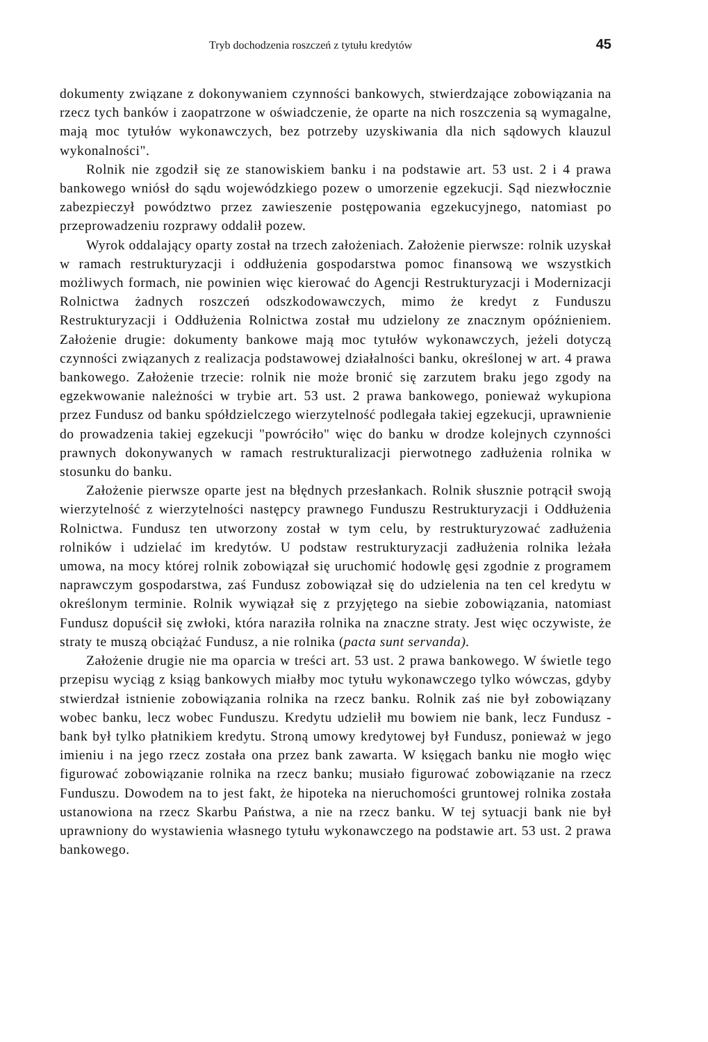Tryb dochodzenia roszczeń z tytułu kredytów 45
dokumenty związane z dokonywaniem czynności bankowych, stwierdzające zobowiązania na rzecz tych banków i zaopatrzone w oświadczenie, że oparte na nich roszczenia są wymagalne, mają moc tytułów wykonawczych, bez potrzeby uzyskiwania dla nich sądowych klauzul wykonalności".
Rolnik nie zgodził się ze stanowiskiem banku i na podstawie art. 53 ust. 2 i 4 prawa bankowego wniósł do sądu wojewódzkiego pozew o umorzenie egzekucji. Sąd niezwłocznie zabezpieczył powództwo przez zawieszenie postępowania egzekucyjnego, natomiast po przeprowadzeniu rozprawy oddalił pozew.
Wyrok oddalający oparty został na trzech założeniach. Założenie pierwsze: rolnik uzyskał w ramach restrukturyzacji i oddłużenia gospodarstwa pomoc finansową we wszystkich możliwych formach, nie powinien więc kierować do Agencji Restrukturyzacji i Modernizacji Rolnictwa żadnych roszczeń odszkodowawczych, mimo że kredyt z Funduszu Restrukturyzacji i Oddłużenia Rolnictwa został mu udzielony ze znacznym opóźnieniem. Założenie drugie: dokumenty bankowe mają moc tytułów wykonawczych, jeżeli dotyczą czynności związanych z realizacja podstawowej działalności banku, określonej w art. 4 prawa bankowego. Założenie trzecie: rolnik nie może bronić się zarzutem braku jego zgody na egzekwowanie należności w trybie art. 53 ust. 2 prawa bankowego, ponieważ wykupiona przez Fundusz od banku spółdzielczego wierzytelność podlegała takiej egzekucji, uprawnienie do prowadzenia takiej egzekucji "powróciło" więc do banku w drodze kolejnych czynności prawnych dokonywanych w ramach restrukturalizacji pierwotnego zadłużenia rolnika w stosunku do banku.
Założenie pierwsze oparte jest na błędnych przesłankach. Rolnik słusznie potrącił swoją wierzytelność z wierzytelności następcy prawnego Funduszu Restrukturyzacji i Oddłużenia Rolnictwa. Fundusz ten utworzony został w tym celu, by restrukturyzować zadłużenia rolników i udzielać im kredytów. U podstaw restrukturyzacji zadłużenia rolnika leżała umowa, na mocy której rolnik zobowiązał się uruchomić hodowlę gęsi zgodnie z programem naprawczym gospodarstwa, zaś Fundusz zobowiązał się do udzielenia na ten cel kredytu w określonym terminie. Rolnik wywiązał się z przyjętego na siebie zobowiązania, natomiast Fundusz dopuścił się zwłoki, która naraziła rolnika na znaczne straty. Jest więc oczywiste, że straty te muszą obciążać Fundusz, a nie rolnika (pacta sunt servanda).
Założenie drugie nie ma oparcia w treści art. 53 ust. 2 prawa bankowego. W świetle tego przepisu wyciąg z ksiąg bankowych miałby moc tytułu wykonawczego tylko wówczas, gdyby stwierdzał istnienie zobowiązania rolnika na rzecz banku. Rolnik zaś nie był zobowiązany wobec banku, lecz wobec Funduszu. Kredytu udzielił mu bowiem nie bank, lecz Fundusz - bank był tylko płatnikiem kredytu. Stroną umowy kredytowej był Fundusz, ponieważ w jego imieniu i na jego rzecz została ona przez bank zawarta. W księgach banku nie mogło więc figurować zobowiązanie rolnika na rzecz banku; musiało figurować zobowiązanie na rzecz Funduszu. Dowodem na to jest fakt, że hipoteka na nieruchomości gruntowej rolnika została ustanowiona na rzecz Skarbu Państwa, a nie na rzecz banku. W tej sytuacji bank nie był uprawniony do wystawienia własnego tytułu wykonawczego na podstawie art. 53 ust. 2 prawa bankowego.